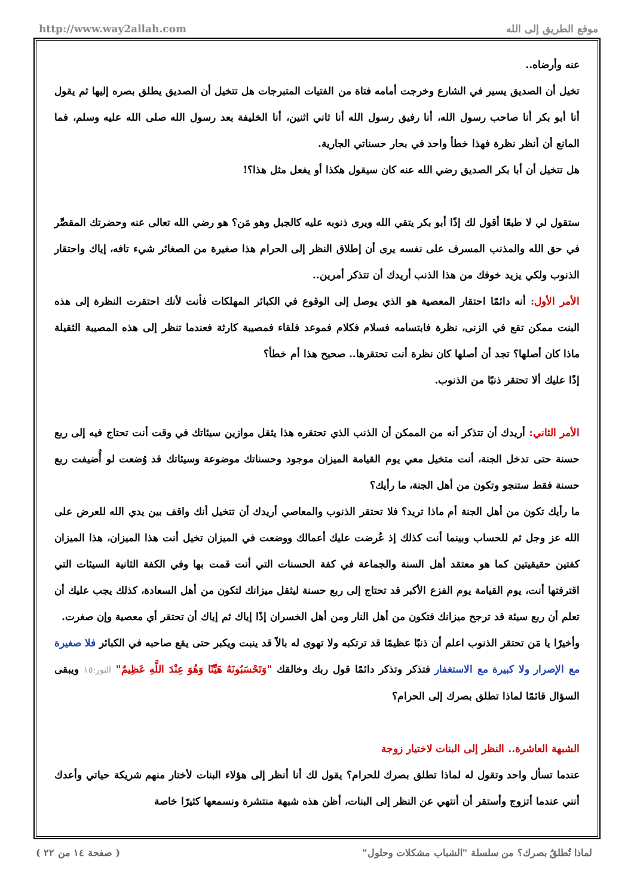http://www.way2allah.com موقع الطريق إلى الله
عنه وأرضاه..
تخيل أن الصديق يسير في الشارع وخرجت أمامه فتاة من الفتيات المتبرجات هل تتخيل أن الصديق يطلق بصره إليها ثم يقول أنا أبو بكر أنا صاحب رسول الله، أنا رفيق رسول الله أنا ثاني اثنين، أنا الخليفة بعد رسول الله صلى الله عليه وسلم، فما المانع أن أنظر نظرة فهذا خطأ واحد في بحار حسناتي الجارية.
هل تتخيل أن أبا بكر الصديق رضي الله عنه كان سيقول هكذا أو يفعل مثل هذا؟!
ستقول لي لا طبعًا أقول لك إذًا أبو بكر يتقي الله ويرى ذنوبه عليه كالجبل وهو مَن؟ هو رضي الله تعالى عنه وحضرتك المقصِّر في حق الله والمذنب المسرف على نفسه يرى أن إطلاق النظر إلى الحرام هذا صغيرة من الصغائر شيء تافه، إياك واحتقار الذنوب ولكي يزيد خوفك من هذا الذنب أريدك أن تتذكر أمرين..
الأمر الأول: أنه دائمًا احتقار المعصية هو الذي يوصل إلى الوقوع في الكبائر المهلكات فأنت لأنك احتقرت النظرة إلى هذه البنت ممكن تقع في الزنى، نظرة فابتسامه فسلام فكلام فموعد فلقاء فمصيبة كارثة فعندما تنظر إلى هذه المصيبة الثقيلة ماذا كان أصلها؟ تجد أن أصلها كان نظرة أنت تحتقرها.. صحيح هذا أم خطأ؟
إذًا عليك ألا تحتقر ذنبًا من الذنوب.
الأمر الثاني: أريدك أن تتذكر أنه من الممكن أن الذنب الذي تحتقره هذا يثقل موازين سيئاتك في وقت أنت تحتاج فيه إلى ربع حسنة حتى تدخل الجنة، أنت متخيل معي يوم القيامة الميزان موجود وحسناتك موضوعة وسيئاتك قد وُضعت لو أُضيفت ربع حسنة فقط ستنجو وتكون من أهل الجنة، ما رأيك؟
ما رأيك تكون من أهل الجنة أم ماذا تريد؟ فلا تحتقر الذنوب والمعاصي أريدك أن تتخيل أنك واقف بين يدي الله للعرض على الله عز وجل ثم للحساب وبينما أنت كذلك إذ عُرضت عليك أعمالك ووضعت في الميزان تخيل أنت هذا الميزان، هذا الميزان كفتين حقيقيتين كما هو معتقد أهل السنة والجماعة في كفة الحسنات التي أنت قمت بها وفي الكفة الثانية السيئات التي اقترفتها أنت، يوم القيامة يوم الفزع الأكبر قد تحتاج إلى ربع حسنة ليثقل ميزانك لتكون من أهل السعادة، كذلك يجب عليك أن تعلم أن ربع سيئة قد ترجح ميزانك فتكون من أهل النار ومن أهل الخسران إذًا إياك ثم إياك أن تحتقر أي معصية وإن صغرت.
وأخيرًا يا مَن تحتقر الذنوب اعلم أن ذنبًا عظيمًا قد ترتكبه ولا تهوى له بالاً قد ينبت ويكبر حتى يقع صاحبه في الكبائر فلا صغيرة مع الإصرار ولا كبيرة مع الاستغفار فتذكر وتذكر دائمًا قول ربك وخالقك "وَتَحْسَبُونَهُ هَيِّنًا وَهُوَ عِنْدَ اللَّهِ عَظِيمٌ" النور:١٥ ويبقى السؤال قائمًا لماذا تطلق بصرك إلى الحرام؟
الشبهة العاشرة.. النظر إلى البنات لاختيار زوجة
عندما تسأل واحد وتقول له لماذا تطلق بصرك للحرام؟ يقول لك أنا أنظر إلى هؤلاء البنات لأختار منهم شريكة حياتي وأعدك أنني عندما أتزوج وأستقر أن أنتهي عن النظر إلى البنات، أظن هذه شبهة منتشرة ونسمعها كثيرًا خاصة
لماذا تُطلقُ بصرك؟ من سلسلة "الشباب مشكلات وحلول" ( صفحة ١٤ من ٢٢ )